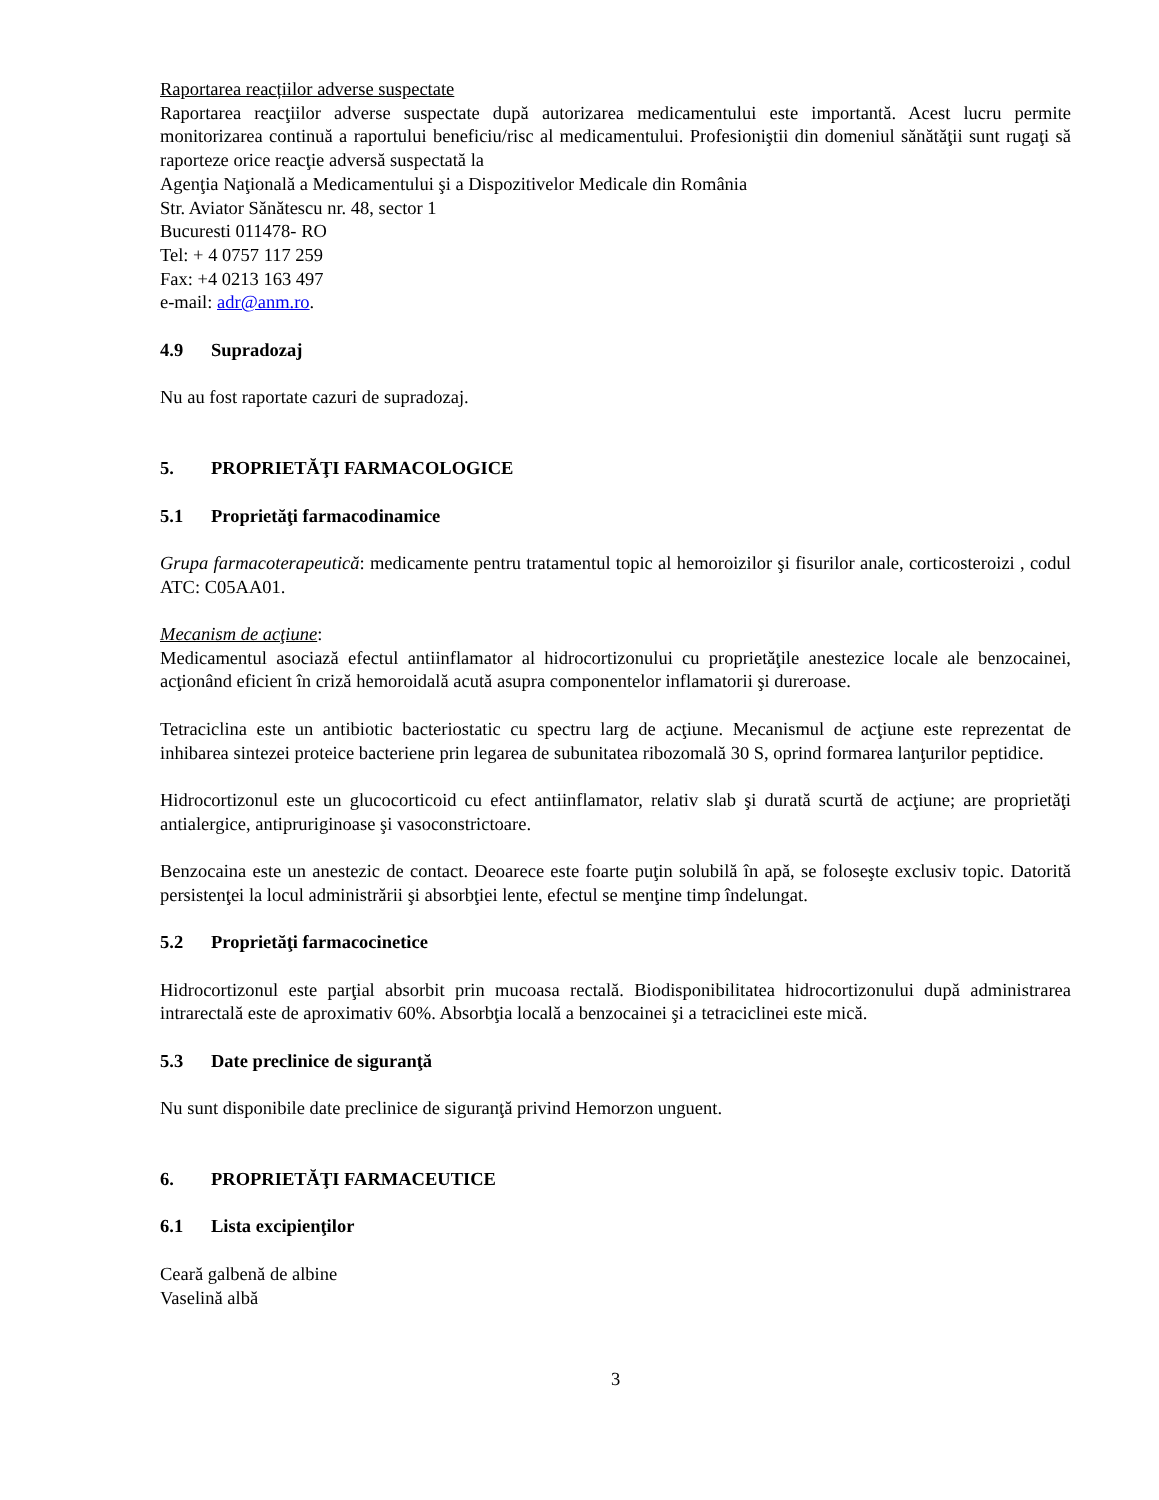Raportarea reacțiilor adverse suspectate
Raportarea reacţiilor adverse suspectate după autorizarea medicamentului este importantă. Acest lucru permite monitorizarea continuă a raportului beneficiu/risc al medicamentului. Profesioniştii din domeniul sănătăţii sunt rugaţi să raporteze orice reacţie adversă suspectată la
Agenţia Naţională a Medicamentului şi a Dispozitivelor Medicale din România
Str. Aviator Sănătescu nr. 48, sector 1
Bucuresti 011478- RO
Tel: + 4 0757 117 259
Fax: +4 0213 163 497
e-mail: adr@anm.ro.
4.9 Supradozaj
Nu au fost raportate cazuri de supradozaj.
5. PROPRIETĂŢI FARMACOLOGICE
5.1 Proprietăţi farmacodinamice
Grupa farmacoterapeutică: medicamente pentru tratamentul topic al hemoroizilor şi fisurilor anale, corticosteroizi , codul ATC: C05AA01.
Mecanism de acţiune:
Medicamentul asociază efectul antiinflamator al hidrocortizonului cu proprietăţile anestezice locale ale benzocainei, acţionând eficient în criză hemoroidală acută asupra componentelor inflamatorii şi dureroase.
Tetraciclina este un antibiotic bacteriostatic cu spectru larg de acţiune. Mecanismul de acţiune este reprezentat de inhibarea sintezei proteice bacteriene prin legarea de subunitatea ribozomală 30 S, oprind formarea lanţurilor peptidice.
Hidrocortizonul este un glucocorticoid cu efect antiinflamator, relativ slab şi durată scurtă de acţiune; are proprietăţi antialergice, antipruriginoase şi vasoconstrictoare.
Benzocaina este un anestezic de contact. Deoarece este foarte puţin solubilă în apă, se foloseşte exclusiv topic. Datorită persistenţei la locul administrării şi absorbţiei lente, efectul se menţine timp îndelungat.
5.2 Proprietăţi farmacocinetice
Hidrocortizonul este parţial absorbit prin mucoasa rectală. Biodisponibilitatea hidrocortizonului după administrarea intrarectală este de aproximativ 60%. Absorbţia locală a benzocainei şi a tetraciclinei este mică.
5.3 Date preclinice de siguranţă
Nu sunt disponibile date preclinice de siguranţă privind Hemorzon unguent.
6. PROPRIETĂŢI FARMACEUTICE
6.1 Lista excipienţilor
Ceară galbenă de albine
Vaselină albă
3